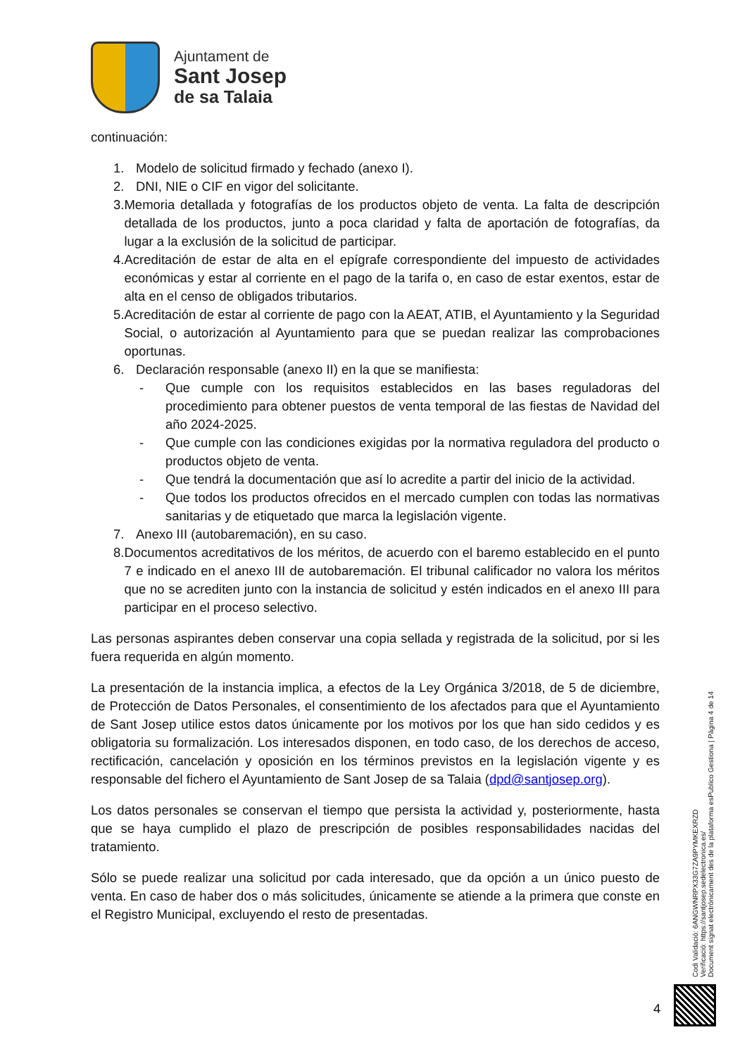Ajuntament de
Sant Josep
de sa Talaia
continuación:
1. Modelo de solicitud firmado y fechado (anexo I).
2. DNI, NIE o CIF en vigor del solicitante.
3. Memoria detallada y fotografías de los productos objeto de venta. La falta de descripción detallada de los productos, junto a poca claridad y falta de aportación de fotografías, da lugar a la exclusión de la solicitud de participar.
4. Acreditación de estar de alta en el epígrafe correspondiente del impuesto de actividades económicas y estar al corriente en el pago de la tarifa o, en caso de estar exentos, estar de alta en el censo de obligados tributarios.
5. Acreditación de estar al corriente de pago con la AEAT, ATIB, el Ayuntamiento y la Seguridad Social, o autorización al Ayuntamiento para que se puedan realizar las comprobaciones oportunas.
6. Declaración responsable (anexo II) en la que se manifiesta:
- Que cumple con los requisitos establecidos en las bases reguladoras del procedimiento para obtener puestos de venta temporal de las fiestas de Navidad del año 2024-2025.
- Que cumple con las condiciones exigidas por la normativa reguladora del producto o productos objeto de venta.
- Que tendrá la documentación que así lo acredite a partir del inicio de la actividad.
- Que todos los productos ofrecidos en el mercado cumplen con todas las normativas sanitarias y de etiquetado que marca la legislación vigente.
7. Anexo III (autobaremación), en su caso.
8. Documentos acreditativos de los méritos, de acuerdo con el baremo establecido en el punto 7 e indicado en el anexo III de autobaremación. El tribunal calificador no valora los méritos que no se acrediten junto con la instancia de solicitud y estén indicados en el anexo III para participar en el proceso selectivo.
Las personas aspirantes deben conservar una copia sellada y registrada de la solicitud, por si les fuera requerida en algún momento.
La presentación de la instancia implica, a efectos de la Ley Orgánica 3/2018, de 5 de diciembre, de Protección de Datos Personales, el consentimiento de los afectados para que el Ayuntamiento de Sant Josep utilice estos datos únicamente por los motivos por los que han sido cedidos y es obligatoria su formalización. Los interesados disponen, en todo caso, de los derechos de acceso, rectificación, cancelación y oposición en los términos previstos en la legislación vigente y es responsable del fichero el Ayuntamiento de Sant Josep de sa Talaia (dpd@santjosep.org).
Los datos personales se conservan el tiempo que persista la actividad y, posteriormente, hasta que se haya cumplido el plazo de prescripción de posibles responsabilidades nacidas del tratamiento.
Sólo se puede realizar una solicitud por cada interesado, que da opción a un único puesto de venta. En caso de haber dos o más solicitudes, únicamente se atiende a la primera que conste en el Registro Municipal, excluyendo el resto de presentadas.
Codi Validació: 6ANGWNRPX33G7ZA9PYMKEXRZD
Verificació: https://santjosep.sedelectronica.es/
Document signat electrònicament des de la plataforma esPublico Gestiona | Pàgina 4 de 14
4